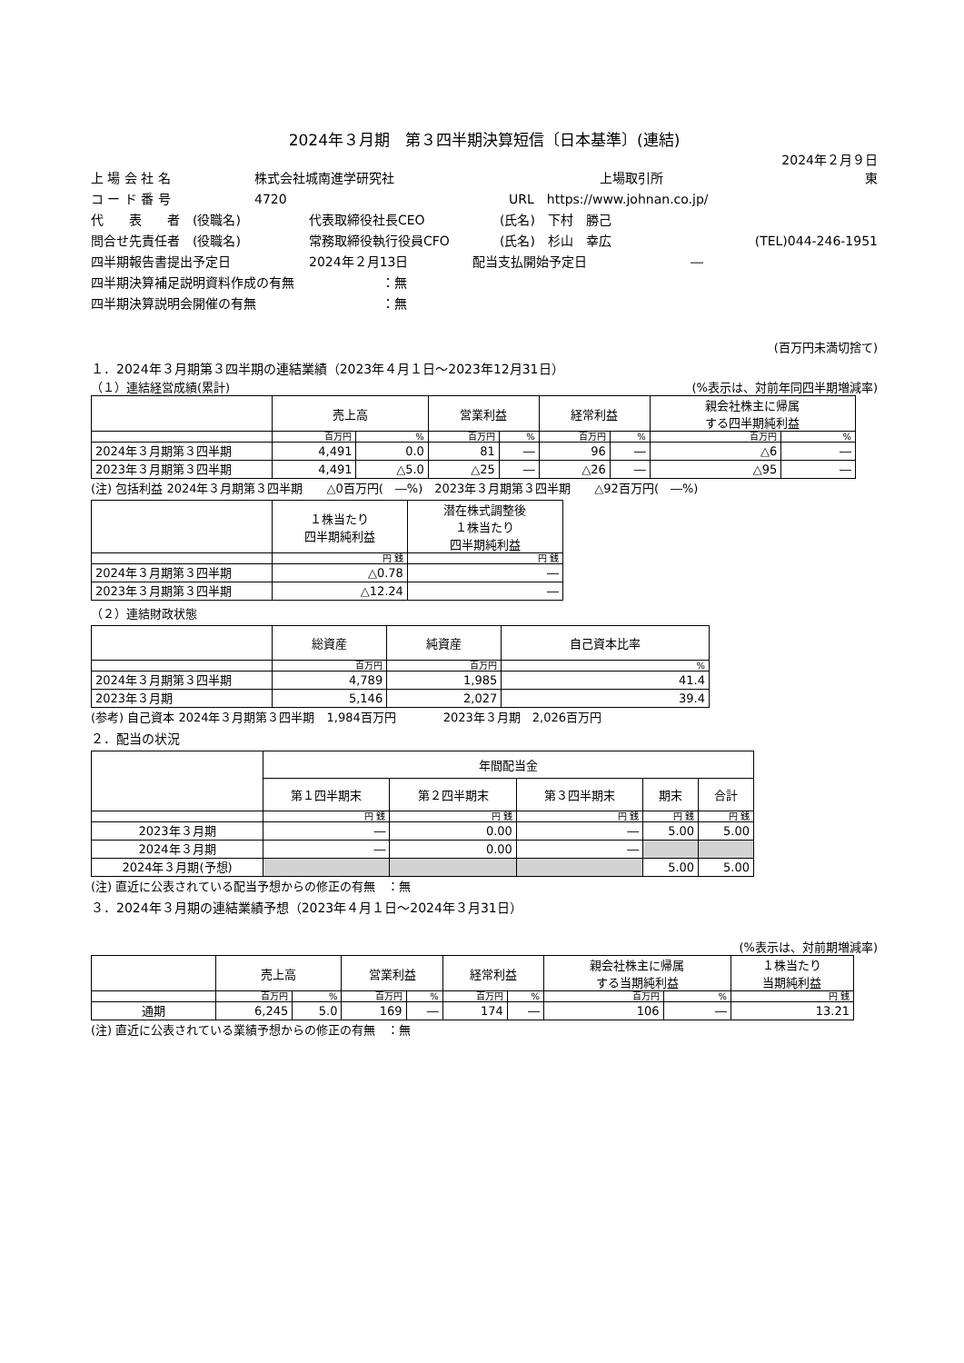2024年３月期　第３四半期決算短信〔日本基準〕(連結)
2024年２月９日
上 場 会 社 名 株式会社城南進学研究社 上場取引所 東
コ ー ド 番 号 4720 URL　https://www.johnan.co.jp/
代　　表　　者　(役職名) 代表取締役社長CEO (氏名)　下村　勝己
問合せ先責任者　(役職名) 常務取締役執行役員CFO (氏名)　杉山　幸広 (TEL)044-246-1951
四半期報告書提出予定日 2024年２月13日 配当支払開始予定日 ―
四半期決算補足説明資料作成の有無 ：無
四半期決算説明会開催の有無 ：無
(百万円未満切捨て)
１．2024年３月期第３四半期の連結業績（2023年４月１日～2023年12月31日）
（１）連結経営成績(累計) (%表示は、対前年同四半期増減率)
| | 売上高 | | 営業利益 | | 経常利益 | | 親会社株主に帰属 する四半期純利益 | |
| --- | --- | --- | --- | --- | --- | --- | --- | --- |
| | 百万円 | % | 百万円 | % | 百万円 | % | 百万円 | % |
| 2024年３月期第３四半期 | 4,491 | 0.0 | 81 | ― | 96 | ― | △6 | ― |
| 2023年３月期第３四半期 | 4,491 | △5.0 | △25 | ― | △26 | ― | △95 | ― |
(注) 包括利益 2024年３月期第３四半期　　△0百万円(　―%)　2023年３月期第３四半期　　△92百万円(　―%)
| | １株当たり 四半期純利益 | 潜在株式調整後 １株当たり 四半期純利益 |
| --- | --- | --- |
| | 円 銭 | 円 銭 |
| 2024年３月期第３四半期 | △0.78 | ― |
| 2023年３月期第３四半期 | △12.24 | ― |
（２）連結財政状態
| | 総資産 | 純資産 | 自己資本比率 |
| --- | --- | --- | --- |
| | 百万円 | 百万円 | % |
| 2024年３月期第３四半期 | 4,789 | 1,985 | 41.4 |
| 2023年３月期 | 5,146 | 2,027 | 39.4 |
(参考) 自己資本 2024年３月期第３四半期　1,984百万円　　　　2023年３月期　2,026百万円
２．配当の状況
| | 年間配当金 | | | | |
| --- | --- | --- | --- | --- | --- |
| | 第１四半期末 | 第２四半期末 | 第３四半期末 | 期末 | 合計 |
| | 円 銭 | 円 銭 | 円 銭 | 円 銭 | 円 銭 |
| 2023年３月期 | ― | 0.00 | ― | 5.00 | 5.00 |
| 2024年３月期 | ― | 0.00 | ― | | |
| 2024年３月期(予想) | | | | 5.00 | 5.00 |
(注) 直近に公表されている配当予想からの修正の有無　：無
３．2024年３月期の連結業績予想（2023年４月１日～2024年３月31日）
(%表示は、対前期増減率)
| | 売上高 | | 営業利益 | | 経常利益 | | 親会社株主に帰属 する当期純利益 | | １株当たり 当期純利益 |
| --- | --- | --- | --- | --- | --- | --- | --- | --- | --- |
| | 百万円 | % | 百万円 | % | 百万円 | % | 百万円 | % | 円 銭 |
| 通期 | 6,245 | 5.0 | 169 | ― | 174 | ― | 106 | ― | 13.21 |
(注) 直近に公表されている業績予想からの修正の有無　：無